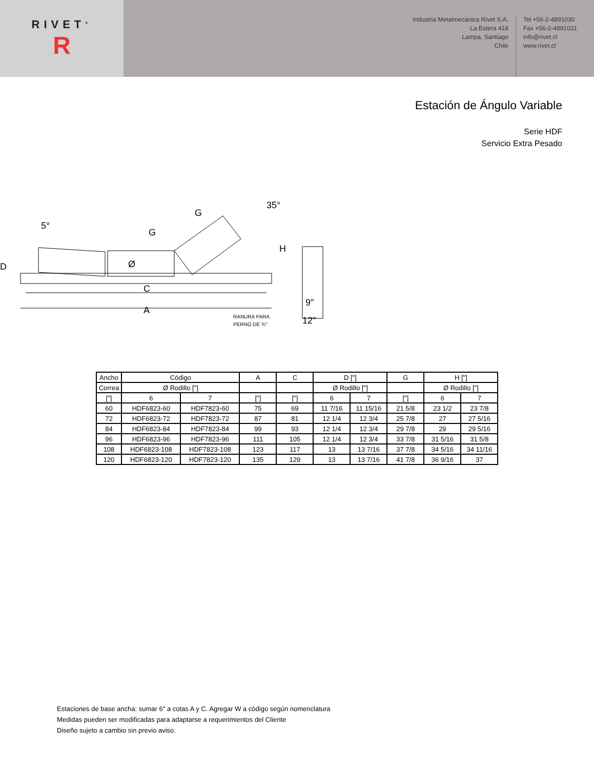RIVET<sup>®</sup>
R
Industria Metalmecánica Rivet S.A.
La Estera 418
Lampa, Santiago
Chile
Tel +56-2-4891030
Fax +56-2-4891031
info@rivet.cl
www.rivet.cl
Estación de Ángulo Variable
Serie HDF
Servicio Extra Pesado
5°
G
G
35°
Ø
D
H
C
A
9"
12"
RANURA PARA
PERNO DE ¾"
| Ancho | Código | | A | C | D ["] | | G | H ["] | |
| Correa | Ø Rodillo ["] | | | | Ø Rodillo ["] | | | Ø Rodillo ["] | |
| ["] | 6 | 7 | ["] | ["] | 6 | 7 | ["] | 6 | 7 |
| 60 | HDF6823-60 | HDF7823-60 | 75 | 69 | 11 7/16 | 11 15/16 | 21 5/8 | 23 1/2 | 23 7/8 |
| 72 | HDF6823-72 | HDF7823-72 | 87 | 81 | 12 1/4 | 12 3/4 | 25 7/8 | 27 | 27 5/16 |
| 84 | HDF6823-84 | HDF7823-84 | 99 | 93 | 12 1/4 | 12 3/4 | 29 7/8 | 29 | 29 5/16 |
| 96 | HDF6823-96 | HDF7823-96 | 111 | 105 | 12 1/4 | 12 3/4 | 33 7/8 | 31 5/16 | 31 5/8 |
| 108 | HDF6823-108 | HDF7823-108 | 123 | 117 | 13 | 13 7/16 | 37 7/8 | 34 5/16 | 34 11/16 |
| 120 | HDF6823-120 | HDF7823-120 | 135 | 129 | 13 | 13 7/16 | 41 7/8 | 36 9/16 | 37 |
Estaciones de base ancha: sumar 6" a cotas A y C. Agregar W a código según nomenclatura
Medidas pueden ser modificadas para adaptarse a requerimientos del Cliente
Diseño sujeto a cambio sin previo aviso.